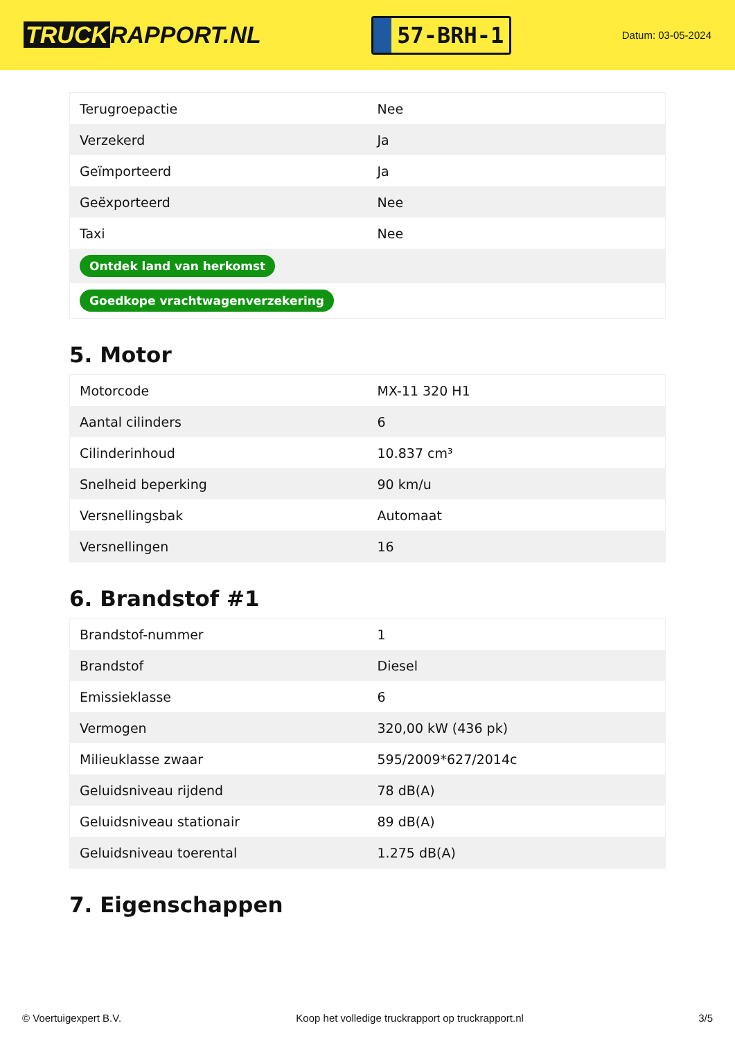TRUCK RAPPORT.NL
57-BRH-1
Datum: 03-05-2024
| Terugroepactie | Nee |
| Verzekerd | Ja |
| Geïmporteerd | Ja |
| Geëxporteerd | Nee |
| Taxi | Nee |
| Ontdek land van herkomst | |
| Goedkope vrachtwagenverzekering | |
5. Motor
| Motorcode | MX-11 320 H1 |
| Aantal cilinders | 6 |
| Cilinderinhoud | 10.837 cm³ |
| Snelheid beperking | 90 km/u |
| Versnellingsbak | Automaat |
| Versnellingen | 16 |
6. Brandstof #1
| Brandstof-nummer | 1 |
| Brandstof | Diesel |
| Emissieklasse | 6 |
| Vermogen | 320,00 kW (436 pk) |
| Milieuklasse zwaar | 595/2009*627/2014c |
| Geluidsniveau rijdend | 78 dB(A) |
| Geluidsniveau stationair | 89 dB(A) |
| Geluidsniveau toerental | 1.275 dB(A) |
7. Eigenschappen
© Voertuigexpert B.V. Koop het volledige truckrapport op truckrapport.nl 3/5